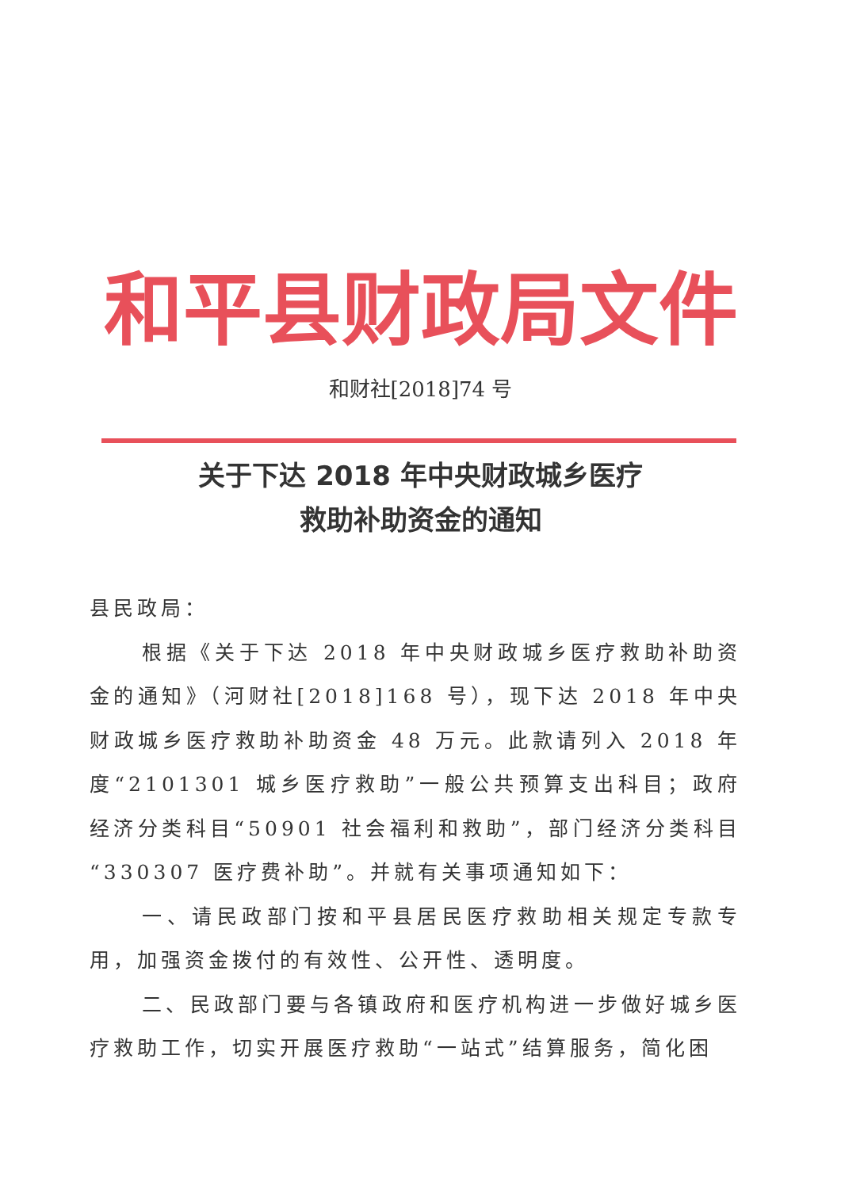和平县财政局文件
和财社[2018]74 号
关于下达 2018 年中央财政城乡医疗
救助补助资金的通知
县民政局：
根据《关于下达 2018 年中央财政城乡医疗救助补助资金的通知》（河财社[2018]168 号），现下达 2018 年中央财政城乡医疗救助补助资金 48 万元。此款请列入 2018 年度“2101301 城乡医疗救助”一般公共预算支出科目；政府经济分类科目“50901 社会福利和救助”，部门经济分类科目“330307 医疗费补助”。并就有关事项通知如下：
一、请民政部门按和平县居民医疗救助相关规定专款专用，加强资金拨付的有效性、公开性、透明度。
二、民政部门要与各镇政府和医疗机构进一步做好城乡医疗救助工作，切实开展医疗救助“一站式”结算服务，简化困